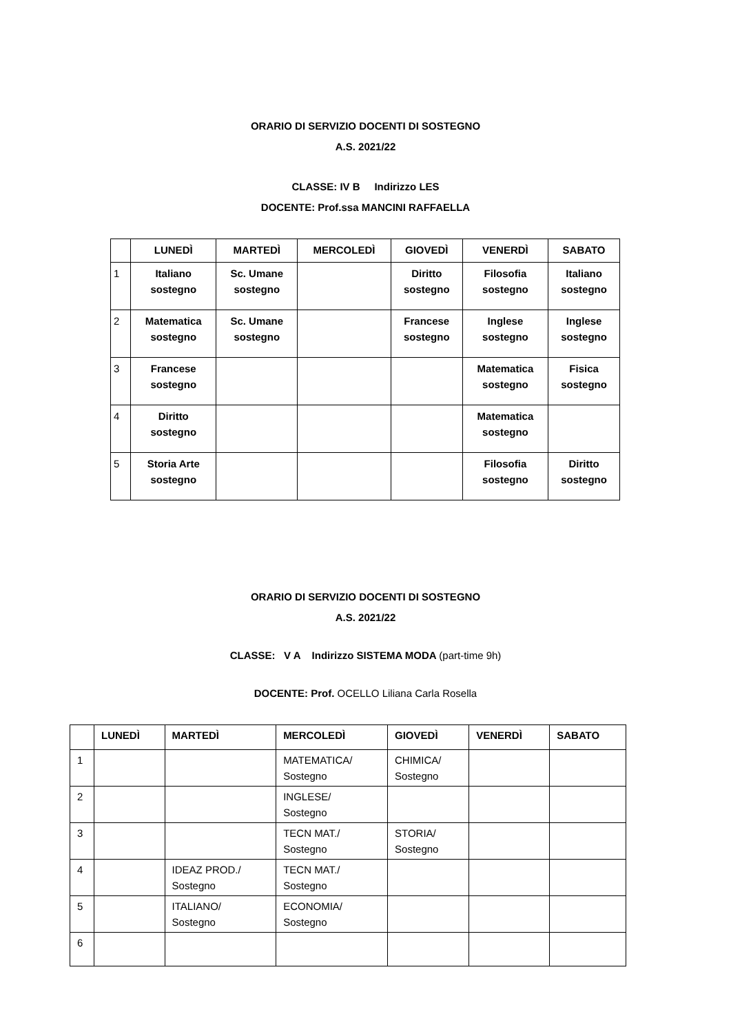ORARIO DI SERVIZIO DOCENTI DI SOSTEGNO
A.S. 2021/22
CLASSE: IV B Indirizzo LES
DOCENTE: Prof.ssa MANCINI RAFFAELLA
| | LUNEDÌ | MARTEDÌ | MERCOLEDÌ | GIOVEDÌ | VENERDÌ | SABATO |
| --- | --- | --- | --- | --- | --- | --- |
| 1 | Italiano sostegno | Sc. Umane sostegno | | Diritto sostegno | Filosofia sostegno | Italiano sostegno |
| 2 | Matematica sostegno | Sc. Umane sostegno | | Francese sostegno | Inglese sostegno | Inglese sostegno |
| 3 | Francese sostegno | | | | Matematica sostegno | Fisica sostegno |
| 4 | Diritto sostegno | | | | Matematica sostegno | |
| 5 | Storia Arte sostegno | | | | Filosofia sostegno | Diritto sostegno |
ORARIO DI SERVIZIO DOCENTI DI SOSTEGNO
A.S. 2021/22
CLASSE: V A Indirizzo SISTEMA MODA (part-time 9h)
DOCENTE: Prof. OCELLO Liliana Carla Rosella
| | LUNEDÌ | MARTEDÌ | MERCOLEDÌ | GIOVEDÌ | VENERDÌ | SABATO |
| --- | --- | --- | --- | --- | --- | --- |
| 1 | | | MATEMATICA/ Sostegno | CHIMICA/ Sostegno | | |
| 2 | | | INGLESE/ Sostegno | | | |
| 3 | | | TECN MAT./ Sostegno | STORIA/ Sostegno | | |
| 4 | | IDEAZ PROD./ Sostegno | TECN MAT./ Sostegno | | | |
| 5 | | ITALIANO/ Sostegno | ECONOMIA/ Sostegno | | | |
| 6 | | | | | | |